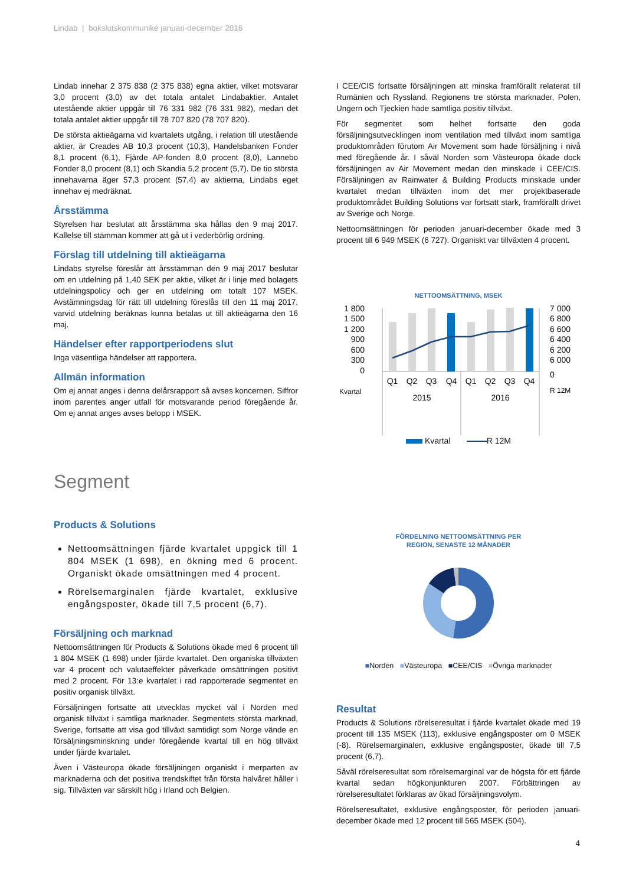Lindab | bokslutskommuniké januari-december 2016
Lindab innehar 2 375 838 (2 375 838) egna aktier, vilket motsvarar 3,0 procent (3,0) av det totala antalet Lindabaktier. Antalet utestående aktier uppgår till 76 331 982 (76 331 982), medan det totala antalet aktier uppgår till 78 707 820 (78 707 820).
De största aktieägarna vid kvartalets utgång, i relation till utestående aktier, är Creades AB 10,3 procent (10,3), Handelsbanken Fonder 8,1 procent (6,1), Fjärde AP-fonden 8,0 procent (8,0), Lannebo Fonder 8,0 procent (8,1) och Skandia 5,2 procent (5,7). De tio största innehavarna äger 57,3 procent (57,4) av aktierna, Lindabs eget innehav ej medräknat.
Årsstämma
Styrelsen har beslutat att årsstämma ska hållas den 9 maj 2017. Kallelse till stämman kommer att gå ut i vederbörlig ordning.
Förslag till utdelning till aktieägarna
Lindabs styrelse föreslår att årsstämman den 9 maj 2017 beslutar om en utdelning på 1,40 SEK per aktie, vilket är i linje med bolagets utdelningspolicy och ger en utdelning om totalt 107 MSEK. Avstämningsdag för rätt till utdelning föreslås till den 11 maj 2017, varvid utdelning beräknas kunna betalas ut till aktieägarna den 16 maj.
Händelser efter rapportperiodens slut
Inga väsentliga händelser att rapportera.
Allmän information
Om ej annat anges i denna delårsrapport så avses koncernen. Siffror inom parentes anger utfall för motsvarande period föregående år. Om ej annat anges avses belopp i MSEK.
I CEE/CIS fortsatte försäljningen att minska framförallt relaterat till Rumänien och Ryssland. Regionens tre största marknader, Polen, Ungern och Tjeckien hade samtliga positiv tillväxt.
För segmentet som helhet fortsatte den goda försäljningsutvecklingen inom ventilation med tillväxt inom samtliga produktområden förutom Air Movement som hade försäljning i nivå med föregående år. I såväl Norden som Västeuropa ökade dock försäljningen av Air Movement medan den minskade i CEE/CIS. Försäljningen av Rainwater & Building Products minskade under kvartalet medan tillväxten inom det mer projektbaserade produktområdet Building Solutions var fortsatt stark, framförallt drivet av Sverige och Norge.
Nettoomsättningen för perioden januari-december ökade med 3 procent till 6 949 MSEK (6 727). Organiskt var tillväxten 4 procent.
NETTOOMSÄTTNING, MSEK
1 800
1 500
1 200
900
600
300
0
7 000
6 800
6 600
6 400
6 200
6 000
0
Q1
Q2
Q3
Q4
Q1
Q2
Q3
Q4
2015
2016
Kvartal
R 12M
Kvartal R 12M
Segment
Products & Solutions
Nettoomsättningen fjärde kvartalet uppgick till 1 804 MSEK (1 698), en ökning med 6 procent. Organiskt ökade omsättningen med 4 procent.
Rörelsemarginalen fjärde kvartalet, exklusive engångsposter, ökade till 7,5 procent (6,7).
Försäljning och marknad
Nettoomsättningen för Products & Solutions ökade med 6 procent till 1 804 MSEK (1 698) under fjärde kvartalet. Den organiska tillväxten var 4 procent och valutaeffekter påverkade omsättningen positivt med 2 procent. För 13:e kvartalet i rad rapporterade segmentet en positiv organisk tillväxt.
Försäljningen fortsatte att utvecklas mycket väl i Norden med organisk tillväxt i samtliga marknader. Segmentets största marknad, Sverige, fortsatte att visa god tillväxt samtidigt som Norge vände en försäljningsminskning under föregående kvartal till en hög tillväxt under fjärde kvartalet.
Även i Västeuropa ökade försäljningen organiskt i merparten av marknaderna och det positiva trendskiftet från första halvåret håller i sig. Tillväxten var särskilt hög i Irland och Belgien.
FÖRDELNING NETTOOMSÄTTNING PER
REGION, SENASTE 12 MÅNADER
■Norden ■Västeuropa ■CEE/CIS ■Övriga marknader
Resultat
Products & Solutions rörelseresultat i fjärde kvartalet ökade med 19 procent till 135 MSEK (113), exklusive engångsposter om 0 MSEK (-8). Rörelsemarginalen, exklusive engångsposter, ökade till 7,5 procent (6,7).
Såväl rörelseresultat som rörelsemarginal var de högsta för ett fjärde kvartal sedan högkonjunkturen 2007. Förbättringen av rörelseresultatet förklaras av ökad försäljningsvolym.
Rörelseresultatet, exklusive engångsposter, för perioden januari-december ökade med 12 procent till 565 MSEK (504).
4